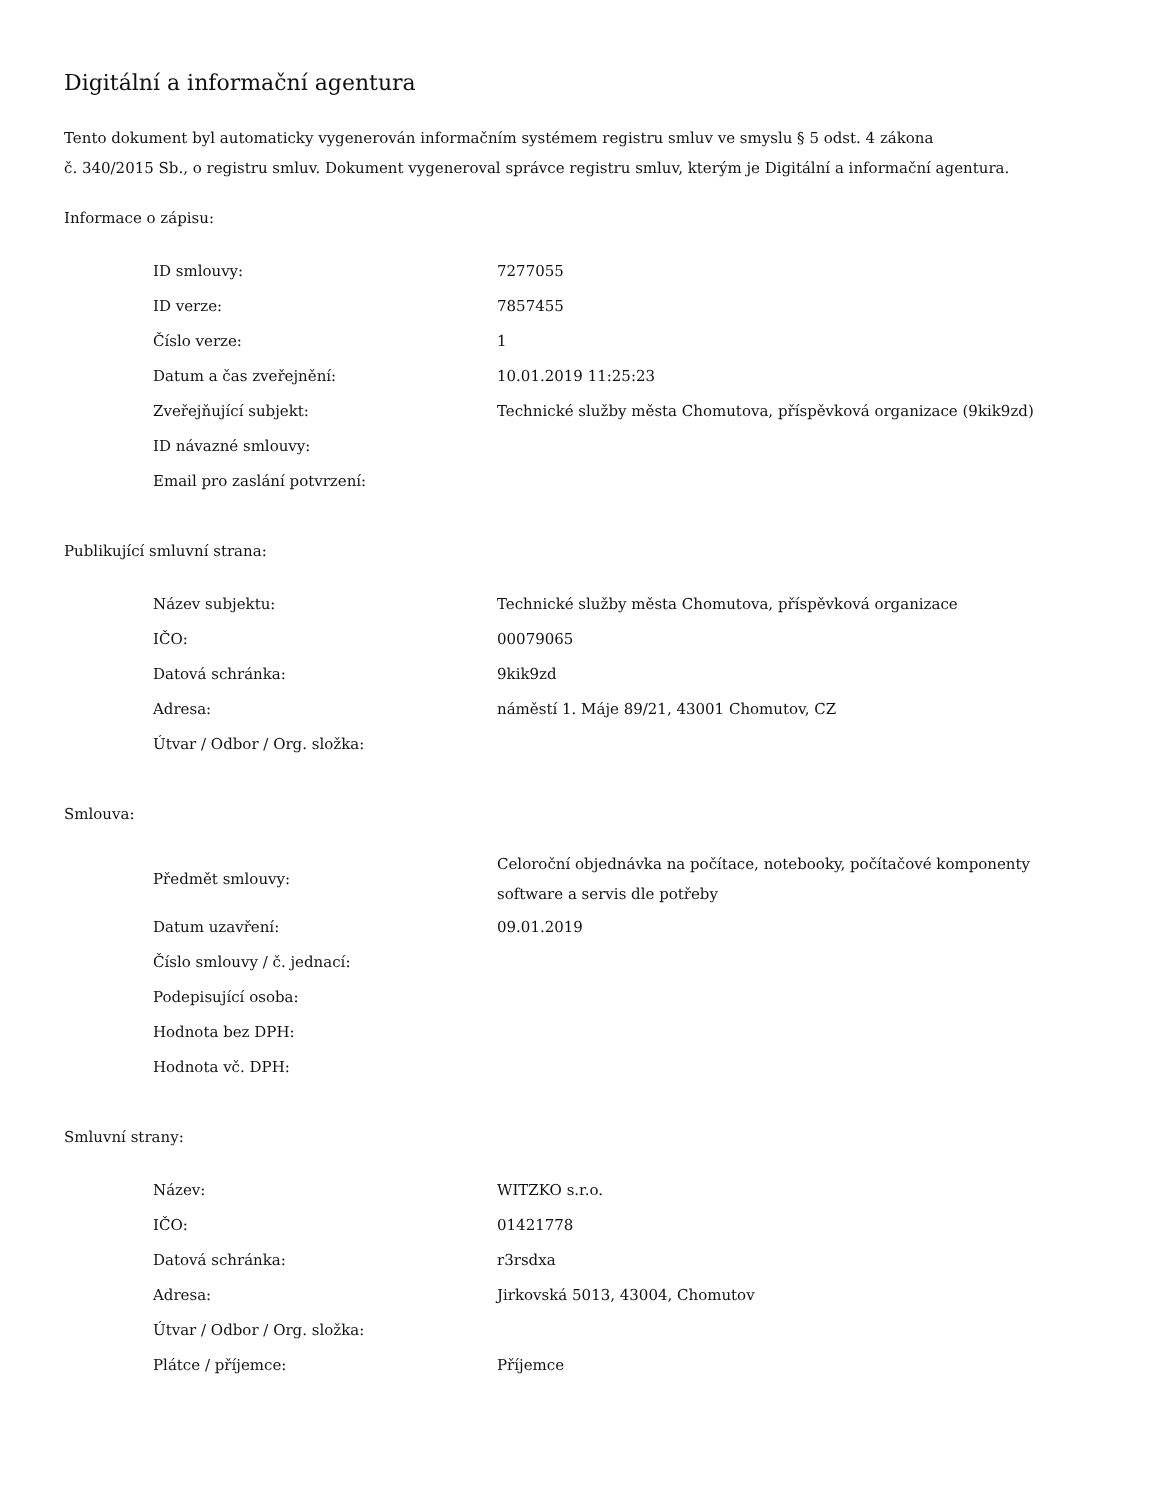Digitální a informační agentura
Tento dokument byl automaticky vygenerován informačním systémem registru smluv ve smyslu § 5 odst. 4 zákona
č. 340/2015 Sb., o registru smluv. Dokument vygeneroval správce registru smluv, kterým je Digitální a informační agentura.
Informace o zápisu:
| ID smlouvy: | 7277055 |
| ID verze: | 7857455 |
| Číslo verze: | 1 |
| Datum a čas zveřejnění: | 10.01.2019 11:25:23 |
| Zveřejňující subjekt: | Technické služby města Chomutova, příspěvková organizace (9kik9zd) |
| ID návazné smlouvy: | |
| Email pro zaslání potvrzení: | |
Publikující smluvní strana:
| Název subjektu: | Technické služby města Chomutova, příspěvková organizace |
| IČO: | 00079065 |
| Datová schránka: | 9kik9zd |
| Adresa: | náměstí 1. Máje 89/21, 43001 Chomutov, CZ |
| Útvar / Odbor / Org. složka: | |
Smlouva:
| Předmět smlouvy: | Celoroční objednávka na počítace, notebooky, počítačové komponenty software a servis dle potřeby |
| Datum uzavření: | 09.01.2019 |
| Číslo smlouvy / č. jednací: | |
| Podepisující osoba: | |
| Hodnota bez DPH: | |
| Hodnota vč. DPH: | |
Smluvní strany:
| Název: | WITZKO s.r.o. |
| IČO: | 01421778 |
| Datová schránka: | r3rsdxa |
| Adresa: | Jirkovská 5013, 43004, Chomutov |
| Útvar / Odbor / Org. složka: | |
| Plátce / příjemce: | Příjemce |